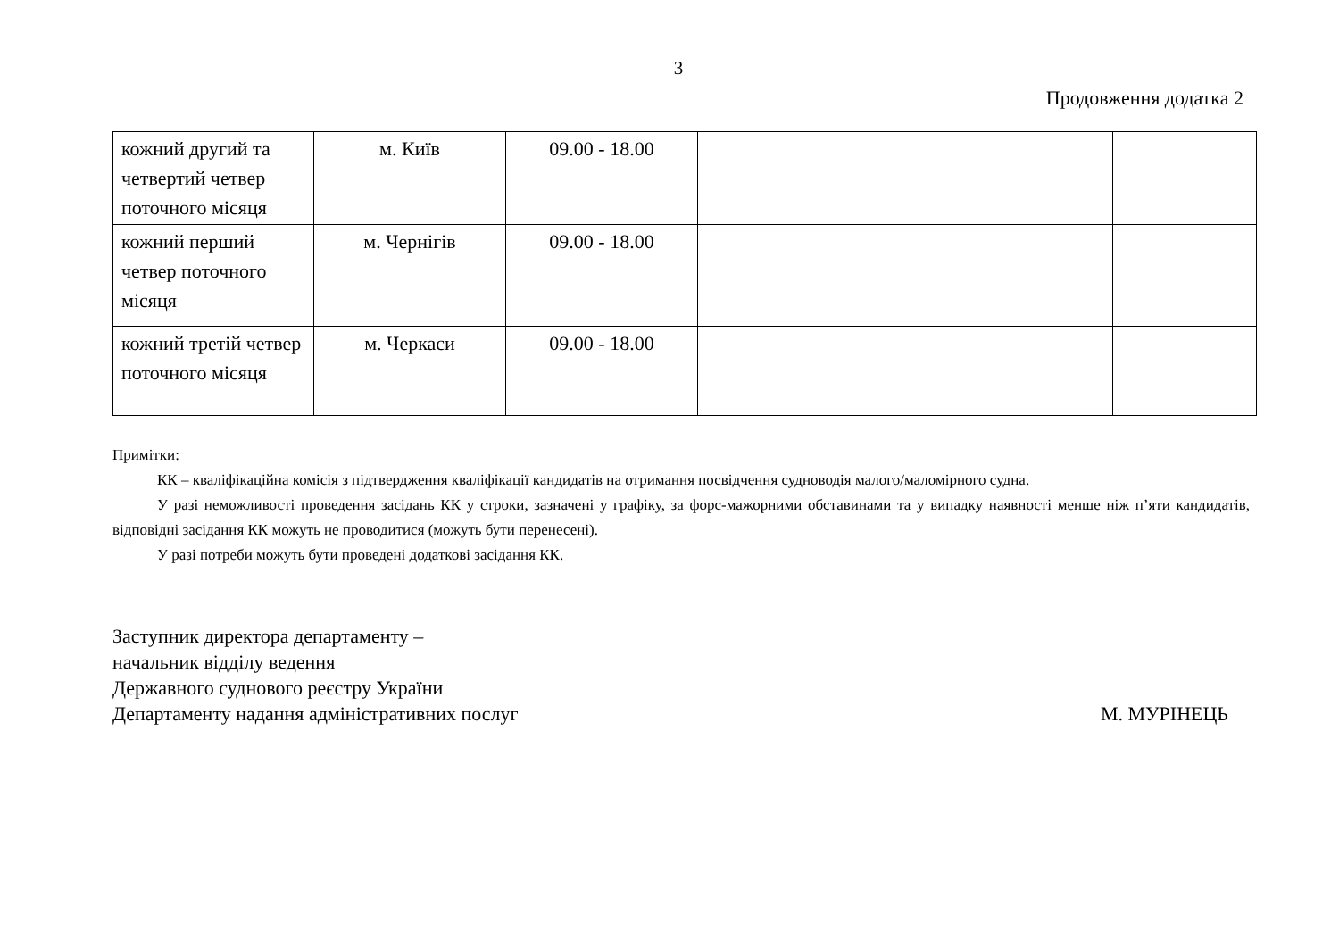3
Продовження додатка 2
| кожний другий та четвертий четвер поточного місяця | м. Київ | 09.00 - 18.00 | | |
| кожний перший четвер поточного місяця | м. Чернігів | 09.00 - 18.00 | | |
| кожний третій четвер поточного місяця | м. Черкаси | 09.00 - 18.00 | | |
Примітки:
КК – кваліфікаційна комісія з підтвердження кваліфікації кандидатів на отримання посвідчення судноводія малого/маломірного судна.
У разі неможливості проведення засідань КК у строки, зазначені у графіку, за форс-мажорними обставинами та у випадку наявності менше ніж п’яти кандидатів, відповідні засідання КК можуть не проводитися (можуть бути перенесені).
У разі потреби можуть бути проведені додаткові засідання КК.
Заступник директора департаменту –
начальник відділу ведення
Державного суднового реєстру України
Департаменту надання адміністративних послуг М. МУРІНЕЦЬ